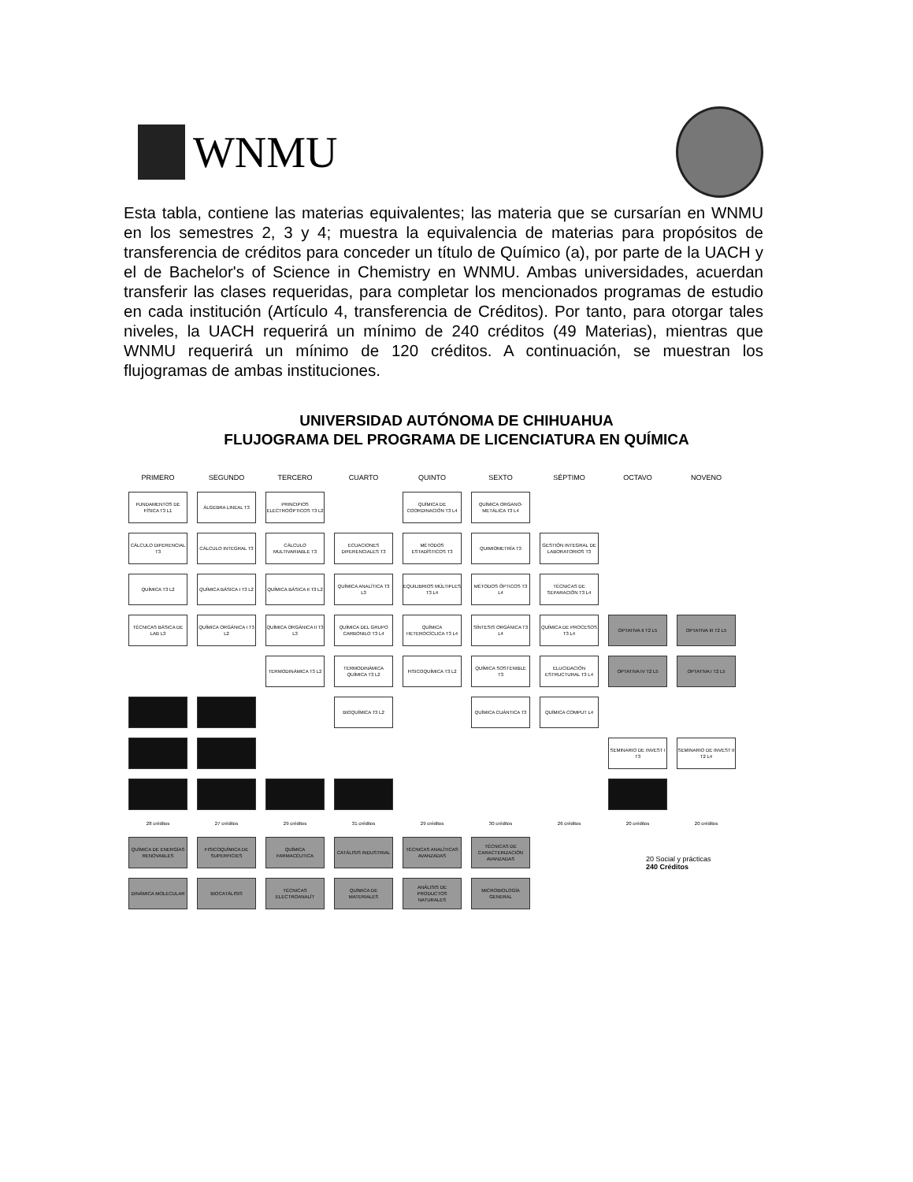WNMU
Esta tabla, contiene las materias equivalentes; las materia que se cursarían en WNMU en los semestres 2, 3 y 4; muestra la equivalencia de materias para propósitos de transferencia de créditos para conceder un título de Químico (a), por parte de la UACH y el de Bachelor's of Science in Chemistry en WNMU. Ambas universidades, acuerdan transferir las clases requeridas, para completar los mencionados programas de estudio en cada institución (Artículo 4, transferencia de Créditos). Por tanto, para otorgar tales niveles, la UACH requerirá un mínimo de 240 créditos (49 Materias), mientras que WNMU requerirá un mínimo de 120 créditos. A continuación, se muestran los flujogramas de ambas instituciones.
UNIVERSIDAD AUTÓNOMA DE CHIHUAHUA
FLUJOGRAMA DEL PROGRAMA DE LICENCIATURA EN QUÍMICA
PRIMERO
SEGUNDO
TERCERO
CUARTO
QUINTO
SEXTO
SÉPTIMO
OCTAVO
NOVENO
FUNDAMENTOS DE FÍSICA T3 L1
ÁLGEBRA LINEAL T3
PRINCIPIOS ELECTROÓPTICOS T3 L2
QUÍMICA DE COORDINACIÓN T3 L4
QUÍMICA ORGANO-METÁLICA T3 L4
CÁLCULO DIFERENCIAL T3
CÁLCULO INTEGRAL T3
CÁLCULO MULTIVARIABLE T3
ECUACIONES DIFERENCIALES T3
MÉTODOS ESTADÍSTICOS T3
QUIMIOMETRÍA T3
GESTIÓN INTEGRAL DE LABORATORIOS T3
QUÍMICA T3 L2
QUÍMICA BÁSICA I T3 L2
QUÍMICA BÁSICA II T3 L2
QUÍMICA ANALÍTICA T3 L3
EQUILIBRIOS MÚLTIPLES T3 L4
MÉTODOS ÓPTICOS T3 L4
TÉCNICAS DE SEPARACIÓN T3 L4
TÉCNICAS BÁSICA DE LAB L3
QUÍMICA ORGÁNICA I T3 L2
QUÍMICA ORGÁNICA II T3 L3
QUÍMICA DEL GRUPO CARBONILO T3 L4
QUÍMICA HETEROCÍCLICA T3 L4
SÍNTESIS ORGÁNICA T3 L4
QUÍMICA DE PROCESOS T3 L4
OPTATIVA II T2 L5
OPTATIVA III T2 L5
TERMODINÁMICA T3 L2
TERMODINÁMICA QUÍMICA T3 L2
FISICOQUÍMICA T3 L2
QUÍMICA SOSTENIBLE T3
ELUCIDACIÓN ESTRUCTURAL T3 L4
OPTATIVA IV T2 L5
OPTATIVA I T2 L5
BIOQUÍMICA T3 L2
QUÍMICA CUÁNTICA T3
QUÍMICA COMPUT L4
SEMINARIO DE INVEST I T3
SEMINARIO DE INVEST II T2 L4
28 créditos
27 créditos
29 créditos
31 créditos
29 créditos
30 créditos
26 créditos
20 créditos
20 créditos
QUÍMICA DE ENERGÍAS RENOVABLES
FISICOQUÍMICA DE SUPERFICIES
QUÍMICA FARMACÉUTICA
CATÁLISIS INDUSTRIAL
TÉCNICAS ANALÍTICAS AVANZADAS
TÉCNICAS DE CARACTERIZACIÓN AVANZADAS
DINÁMICA MOLECULAR
BIOCATÁLISIS
TÉCNICAS ELECTROANALÍT
QUÍMICA DE MATERIALES
ANÁLISIS DE PRODUCTOS NATURALES
MICROBIOLOGÍA GENERAL
20 Social y prácticas
240 Créditos